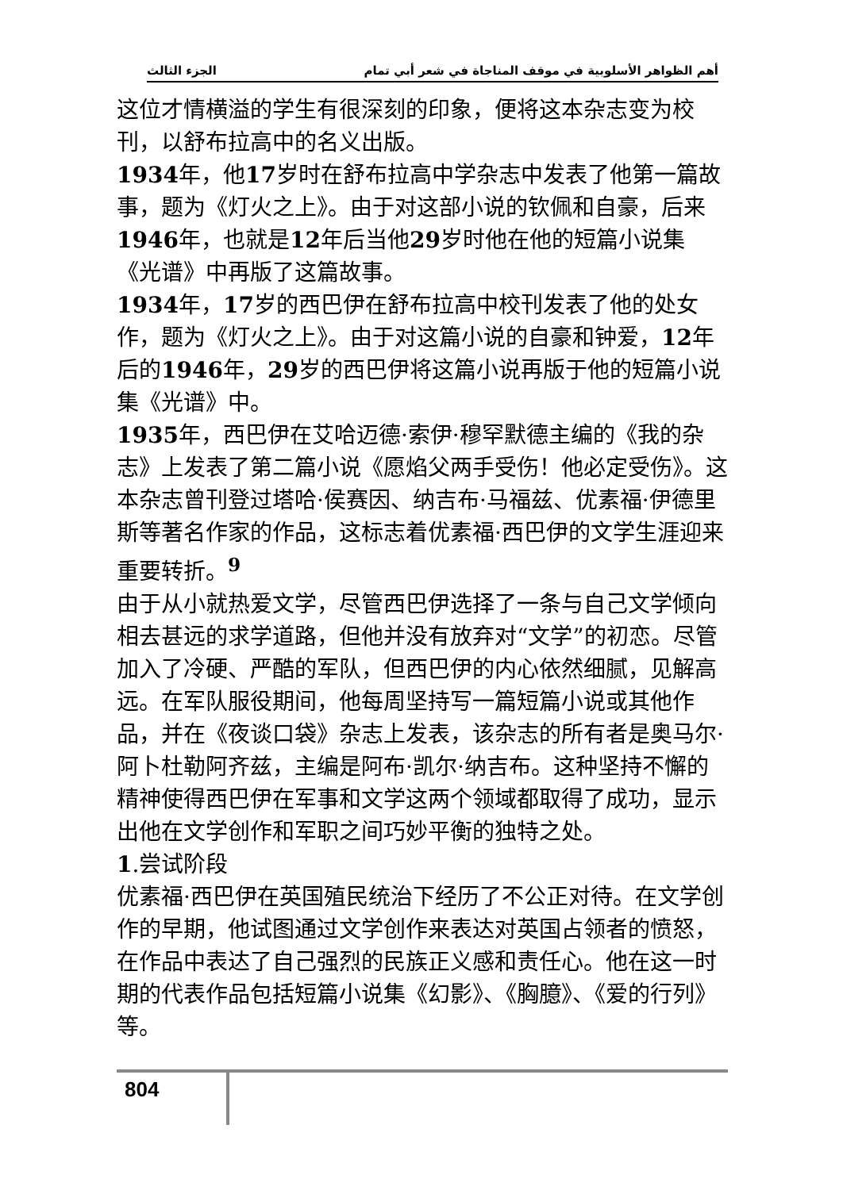الجزء الثالث أهم الظواهر الأسلوبية في موقف المناجاة في شعر أبي تمام
这位才情横溢的学生有很深刻的印象，便将这本杂志变为校刊，以舒布拉高中的名义出版。
1934年，他17岁时在舒布拉高中学杂志中发表了他第一篇故事，题为《灯火之上》。由于对这部小说的钦佩和自豪，后来1946年，也就是12年后当他29岁时他在他的短篇小说集《光谱》中再版了这篇故事。
1934年，17岁的西巴伊在舒布拉高中校刊发表了他的处女作，题为《灯火之上》。由于对这篇小说的自豪和钟爱，12年后的1946年，29岁的西巴伊将这篇小说再版于他的短篇小说集《光谱》中。
1935年，西巴伊在艾哈迈德·索伊·穆罕默德主编的《我的杂志》上发表了第二篇小说《愿焰父两手受伤！他必定受伤》。这本杂志曾刊登过塔哈·侯赛因、纳吉布·马福兹、优素福·伊德里斯等著名作家的作品，这标志着优素福·西巴伊的文学生涯迎来重要转折。<sup>9</sup>
由于从小就热爱文学，尽管西巴伊选择了一条与自己文学倾向相去甚远的求学道路，但他并没有放弃对“文学”的初恋。尽管加入了冷硬、严酷的军队，但西巴伊的内心依然细腻，见解高远。在军队服役期间，他每周坚持写一篇短篇小说或其他作品，并在《夜谈口袋》杂志上发表，该杂志的所有者是奥马尔·阿卜杜勒阿齐兹，主编是阿布·凯尔·纳吉布。这种坚持不懈的精神使得西巴伊在军事和文学这两个领域都取得了成功，显示出他在文学创作和军职之间巧妙平衡的独特之处。
1.尝试阶段
优素福·西巴伊在英国殖民统治下经历了不公正对待。在文学创作的早期，他试图通过文学创作来表达对英国占领者的愤怒，在作品中表达了自己强烈的民族正义感和责任心。他在这一时期的代表作品包括短篇小说集《幻影》、《胸臆》、《爱的行列》等。
804